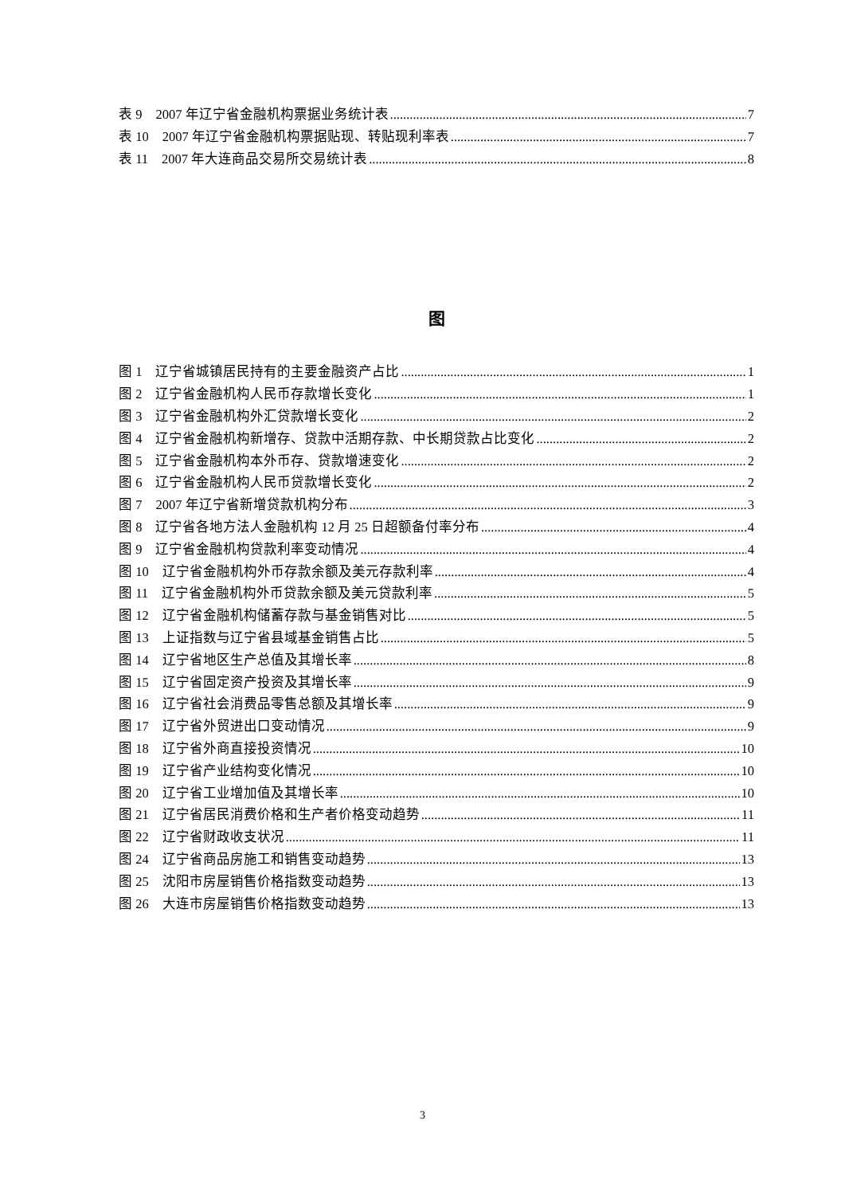表 9　2007 年辽宁省金融机构票据业务统计表 7
表 10　2007 年辽宁省金融机构票据贴现、转贴现利率表 7
表 11　2007 年大连商品交易所交易统计表 8
图
图 1　辽宁省城镇居民持有的主要金融资产占比 1
图 2　辽宁省金融机构人民币存款增长变化 1
图 3　辽宁省金融机构外汇贷款增长变化 2
图 4　辽宁省金融机构新增存、贷款中活期存款、中长期贷款占比变化 2
图 5　辽宁省金融机构本外币存、贷款增速变化 2
图 6　辽宁省金融机构人民币贷款增长变化 2
图 7　2007 年辽宁省新增贷款机构分布 3
图 8　辽宁省各地方法人金融机构 12 月 25 日超额备付率分布 4
图 9　辽宁省金融机构贷款利率变动情况 4
图 10　辽宁省金融机构外币存款余额及美元存款利率 4
图 11　辽宁省金融机构外币贷款余额及美元贷款利率 5
图 12　辽宁省金融机构储蓄存款与基金销售对比 5
图 13　上证指数与辽宁省县域基金销售占比 5
图 14　辽宁省地区生产总值及其增长率 8
图 15　辽宁省固定资产投资及其增长率 9
图 16　辽宁省社会消费品零售总额及其增长率 9
图 17　辽宁省外贸进出口变动情况 9
图 18　辽宁省外商直接投资情况 10
图 19　辽宁省产业结构变化情况 10
图 20　辽宁省工业增加值及其增长率 10
图 21　辽宁省居民消费价格和生产者价格变动趋势 11
图 22　辽宁省财政收支状况 11
图 24　辽宁省商品房施工和销售变动趋势 13
图 25　沈阳市房屋销售价格指数变动趋势 13
图 26　大连市房屋销售价格指数变动趋势 13
3